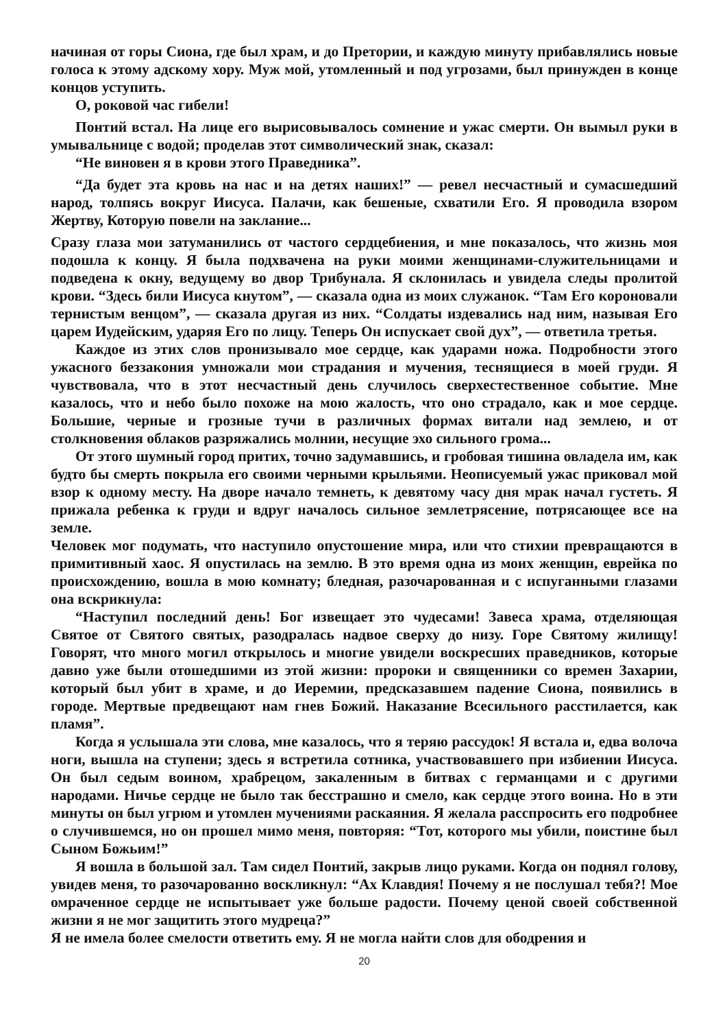начиная от горы Сиона, где был храм, и до Претории, и каждую минуту прибавлялись новые голоса к этому адскому хору. Муж мой, утомленный и под угрозами, был принужден в конце концов уступить.
О, роковой час гибели!
Понтий встал. На лице его вырисовывалось сомнение и ужас смерти. Он вымыл руки в умывальнице с водой; проделав этот символический знак, сказал:
“Не виновен я в крови этого Праведника”.
“Да будет эта кровь на нас и на детях наших!” — ревел несчастный и сумасшедший народ, толпясь вокруг Иисуса. Палачи, как бешеные, схватили Его. Я проводила взором Жертву, Которую повели на заклание...
Сразу глаза мои затуманились от частого сердцебиения, и мне показалось, что жизнь моя подошла к концу. Я была подхвачена на руки моими женщинами-служительницами и подведена к окну, ведущему во двор Трибунала. Я склонилась и увидела следы пролитой крови. “Здесь били Иисуса кнутом”, — сказала одна из моих служанок. “Там Его короновали тернистым венцом”, — сказала другая из них. “Солдаты издевались над ним, называя Его царем Иудейским, ударяя Его по лицу. Теперь Он испускает свой дух”, — ответила третья.
Каждое из этих слов пронизывало мое сердце, как ударами ножа. Подробности этого ужасного беззакония умножали мои страдания и мучения, теснящиеся в моей груди. Я чувствовала, что в этот несчастный день случилось сверхестественное событие. Мне казалось, что и небо было похоже на мою жалость, что оно страдало, как и мое сердце. Большие, черные и грозные тучи в различных формах витали над землею, и от столкновения облаков разряжались молнии, несущие эхо сильного грома...
От этого шумный город притих, точно задумавшись, и гробовая тишина овладела им, как будто бы смерть покрыла его своими черными крыльями. Неописуемый ужас приковал мой взор к одному месту. На дворе начало темнеть, к девятому часу дня мрак начал густеть. Я прижала ребенка к груди и вдруг началось сильное землетрясение, потрясающее все на земле.
Человек мог подумать, что наступило опустошение мира, или что стихии превращаются в примитивный хаос. Я опустилась на землю. В это время одна из моих женщин, еврейка по происхождению, вошла в мою комнату; бледная, разочарованная и с испуганными глазами она вскрикнула:
“Наступил последний день! Бог извещает это чудесами! Завеса храма, отделяющая Святое от Святого святых, разодралась надвое сверху до низу. Горе Святому жилищу! Говорят, что много могил открылось и многие увидели воскресших праведников, которые давно уже были отошедшими из этой жизни: пророки и священники со времен Захарии, который был убит в храме, и до Иеремии, предсказавшем падение Сиона, появились в городе. Мертвые предвещают нам гнев Божий. Наказание Всесильного расстилается, как пламя”.
Когда я услышала эти слова, мне казалось, что я теряю рассудок! Я встала и, едва волоча ноги, вышла на ступени; здесь я встретила сотника, участвовавшего при избиении Иисуса. Он был седым воином, храбрецом, закаленным в битвах с германцами и с другими народами. Ничье сердце не было так бесстрашно и смело, как сердце этого воина. Но в эти минуты он был угрюм и утомлен мучениями раскаяния. Я желала расспросить его подробнее о случившемся, но он прошел мимо меня, повторяя: “Тот, которого мы убили, поистине был Сыном Божьим!”
Я вошла в большой зал. Там сидел Понтий, закрыв лицо руками. Когда он поднял голову, увидев меня, то разочарованно воскликнул: “Ах Клавдия! Почему я не послушал тебя?! Мое омраченное сердце не испытывает уже больше радости. Почему ценой своей собственной жизни я не мог защитить этого мудреца?”
Я не имела более смелости ответить ему. Я не могла найти слов для ободрения и
20